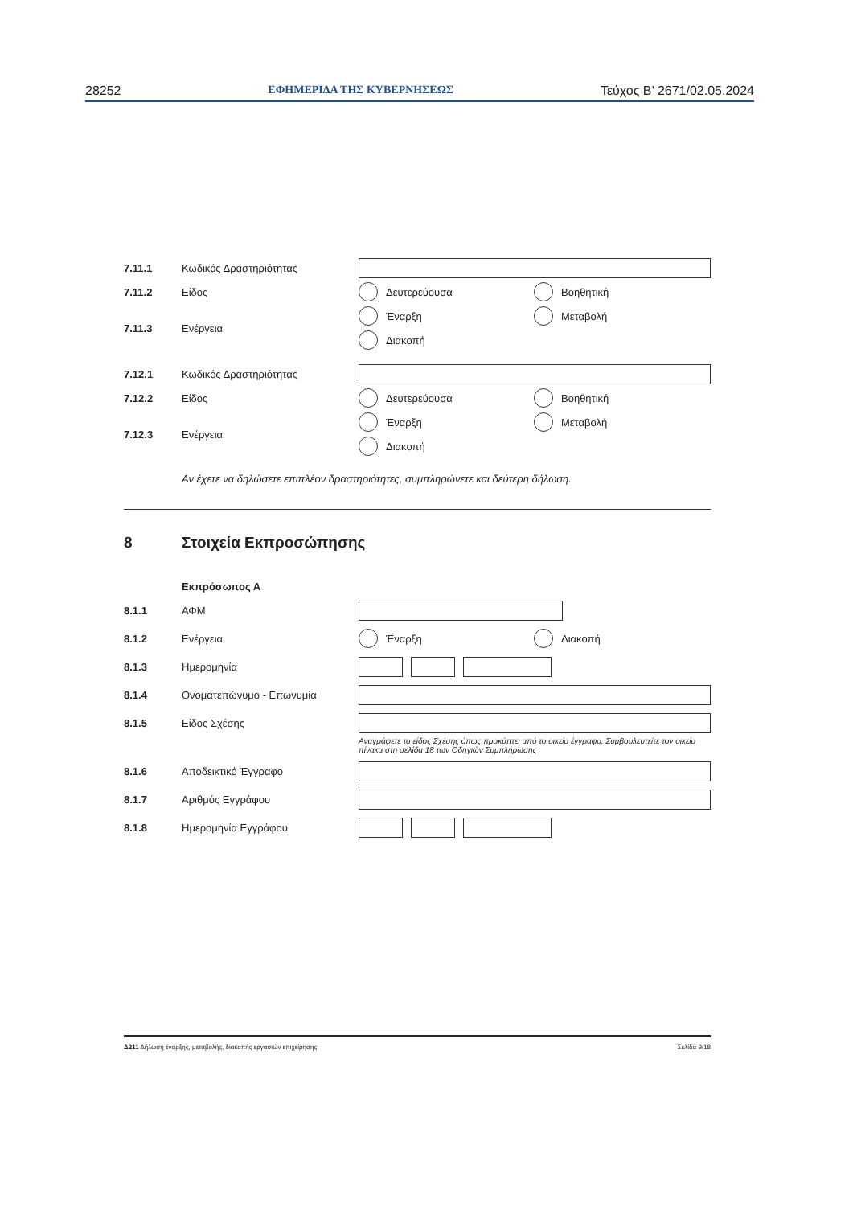28252 ΕΦΗΜΕΡΙΔΑ ΤΗΣ ΚΥΒΕΡΝΗΣΕΩΣ Τεύχος Β’ 2671/02.05.2024
7.11.1 Κωδικός Δραστηριότητας
7.11.2 Είδος
Δευτερεύουσα
Βοηθητική
7.11.3 Ενέργεια
Έναρξη
Μεταβολή
Διακοπή
7.12.1 Κωδικός Δραστηριότητας
7.12.2 Είδος
Δευτερεύουσα
Βοηθητική
7.12.3 Ενέργεια
Έναρξη
Μεταβολή
Διακοπή
Αν έχετε να δηλώσετε επιπλέον δραστηριότητες, συμπληρώνετε και δεύτερη δήλωση.
8 Στοιχεία Εκπροσώπησης
Εκπρόσωπος Α
8.1.1 ΑΦΜ
8.1.2 Ενέργεια
Έναρξη
Διακοπή
8.1.3 Ημερομηνία
8.1.4 Ονοματεπώνυμο - Επωνυμία
8.1.5 Είδος Σχέσης
Αναγράφετε το είδος Σχέσης όπως προκύπτει από το οικείο έγγραφο. Συμβουλευτείτε τον οικείο πίνακα στη σελίδα 18 των Οδηγιών Συμπλήρωσης
8.1.6 Αποδεικτικό Έγγραφο
8.1.7 Αριθμός Εγγράφου
8.1.8 Ημερομηνία Εγγράφου
Δ211 Δήλωση έναρξης, μεταβολής, διακοπής εργασιών επιχείρησης Σελίδα 9/18